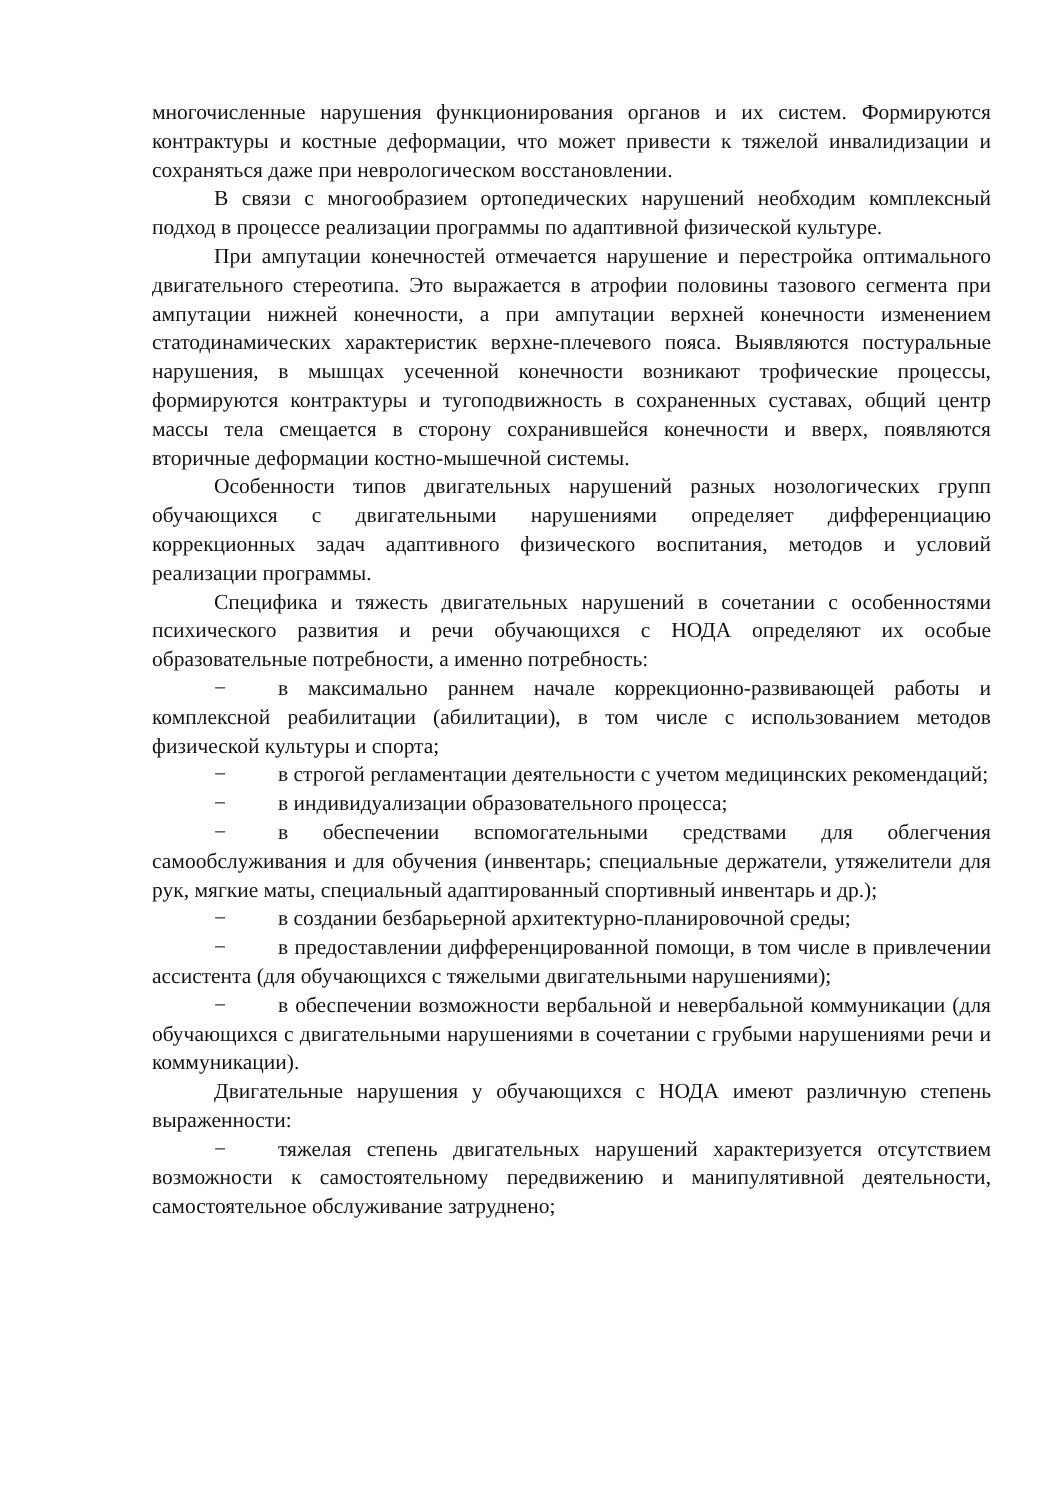многочисленные нарушения функционирования органов и их систем. Формируются контрактуры и костные деформации, что может привести к тяжелой инвалидизации и сохраняться даже при неврологическом восстановлении.
В связи с многообразием ортопедических нарушений необходим комплексный подход в процессе реализации программы по адаптивной физической культуре.
При ампутации конечностей отмечается нарушение и перестройка оптимального двигательного стереотипа. Это выражается в атрофии половины тазового сегмента при ампутации нижней конечности, а при ампутации верхней конечности изменением статодинамических характеристик верхне-плечевого пояса. Выявляются постуральные нарушения, в мышцах усеченной конечности возникают трофические процессы, формируются контрактуры и тугоподвижность в сохраненных суставах, общий центр массы тела смещается в сторону сохранившейся конечности и вверх, появляются вторичные деформации костно-мышечной системы.
Особенности типов двигательных нарушений разных нозологических групп обучающихся с двигательными нарушениями определяет дифференциацию коррекционных задач адаптивного физического воспитания, методов и условий реализации программы.
Специфика и тяжесть двигательных нарушений в сочетании с особенностями психического развития и речи обучающихся с НОДА определяют их особые образовательные потребности, а именно потребность:
− в максимально раннем начале коррекционно-развивающей работы и комплексной реабилитации (абилитации), в том числе с использованием методов физической культуры и спорта;
− в строгой регламентации деятельности с учетом медицинских рекомендаций;
− в индивидуализации образовательного процесса;
− в обеспечении вспомогательными средствами для облегчения самообслуживания и для обучения (инвентарь; специальные держатели, утяжелители для рук, мягкие маты, специальный адаптированный спортивный инвентарь и др.);
− в создании безбарьерной архитектурно-планировочной среды;
− в предоставлении дифференцированной помощи, в том числе в привлечении ассистента (для обучающихся с тяжелыми двигательными нарушениями);
− в обеспечении возможности вербальной и невербальной коммуникации (для обучающихся с двигательными нарушениями в сочетании с грубыми нарушениями речи и коммуникации).
Двигательные нарушения у обучающихся с НОДА имеют различную степень выраженности:
− тяжелая степень двигательных нарушений характеризуется отсутствием возможности к самостоятельному передвижению и манипулятивной деятельности, самостоятельное обслуживание затруднено;